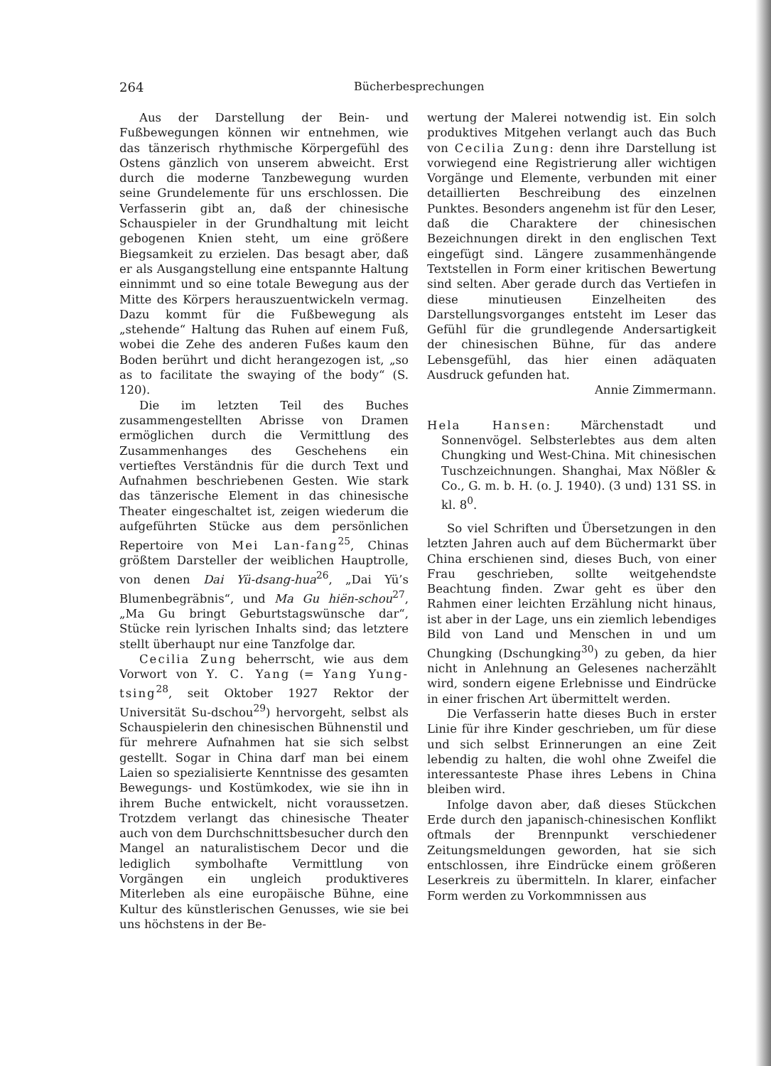264 Bücherbesprechungen
Aus der Darstellung der Bein- und Fußbewegungen können wir entnehmen, wie das tänzerisch rhythmische Körpergefühl des Ostens gänzlich von unserem abweicht. Erst durch die moderne Tanzbewegung wurden seine Grundelemente für uns erschlossen. Die Verfasserin gibt an, daß der chinesische Schauspieler in der Grundhaltung mit leicht gebogenen Knien steht, um eine größere Biegsamkeit zu erzielen. Das besagt aber, daß er als Ausgangstellung eine entspannte Haltung einnimmt und so eine totale Bewegung aus der Mitte des Körpers herauszuentwickeln vermag. Dazu kommt für die Fußbewegung als „stehende“ Haltung das Ruhen auf einem Fuß, wobei die Zehe des anderen Fußes kaum den Boden berührt und dicht herangezogen ist, „so as to facilitate the swaying of the body“ (S. 120).
Die im letzten Teil des Buches zusammengestellten Abrisse von Dramen ermöglichen durch die Vermittlung des Zusammenhanges des Geschehens ein vertieftes Verständnis für die durch Text und Aufnahmen beschriebenen Gesten. Wie stark das tänzerische Element in das chinesische Theater eingeschaltet ist, zeigen wiederum die aufgeführten Stücke aus dem persönlichen Repertoire von Mei Lan-fang<sup>25</sup>, Chinas größtem Darsteller der weiblichen Hauptrolle, von denen Dai Yü-dsang-hua<sup>26</sup>, „Dai Yü’s Blumenbegräbnis“, und Ma Gu hiën-schou<sup>27</sup>, „Ma Gu bringt Geburtstagswünsche dar“, Stücke rein lyrischen Inhalts sind; das letztere stellt überhaupt nur eine Tanzfolge dar.
Cecilia Zung beherrscht, wie aus dem Vorwort von Y. C. Yang (= Yang Yung-tsing<sup>28</sup>, seit Oktober 1927 Rektor der Universität Su-dschou<sup>29</sup>) hervorgeht, selbst als Schauspielerin den chinesischen Bühnenstil und für mehrere Aufnahmen hat sie sich selbst gestellt. Sogar in China darf man bei einem Laien so spezialisierte Kenntnisse des gesamten Bewegungs- und Kostümkodex, wie sie ihn in ihrem Buche entwickelt, nicht voraussetzen. Trotzdem verlangt das chinesische Theater auch von dem Durchschnittsbesucher durch den Mangel an naturalistischem Decor und die lediglich symbolhafte Vermittlung von Vorgängen ein ungleich produktiveres Miterleben als eine europäische Bühne, eine Kultur des künstlerischen Genusses, wie sie bei uns höchstens in der Be-
wertung der Malerei notwendig ist. Ein solch produktives Mitgehen verlangt auch das Buch von Cecilia Zung: denn ihre Darstellung ist vorwiegend eine Registrierung aller wichtigen Vorgänge und Elemente, verbunden mit einer detaillierten Beschreibung des einzelnen Punktes. Besonders angenehm ist für den Leser, daß die Charaktere der chinesischen Bezeichnungen direkt in den englischen Text eingefügt sind. Längere zusammenhängende Textstellen in Form einer kritischen Bewertung sind selten. Aber gerade durch das Vertiefen in diese minutieusen Einzelheiten des Darstellungsvorganges entsteht im Leser das Gefühl für die grundlegende Andersartigkeit der chinesischen Bühne, für das andere Lebensgefühl, das hier einen adäquaten Ausdruck gefunden hat.
Annie Zimmermann.
Hela Hansen: Märchenstadt und Sonnenvögel. Selbsterlebtes aus dem alten Chungking und West-China. Mit chinesischen Tuschzeichnungen. Shanghai, Max Nößler & Co., G. m. b. H. (o. J. 1940). (3 und) 131 SS. in kl. 8<sup>0</sup>.
So viel Schriften und Übersetzungen in den letzten Jahren auch auf dem Büchermarkt über China erschienen sind, dieses Buch, von einer Frau geschrieben, sollte weitgehendste Beachtung finden. Zwar geht es über den Rahmen einer leichten Erzählung nicht hinaus, ist aber in der Lage, uns ein ziemlich lebendiges Bild von Land und Menschen in und um Chungking (Dschungking<sup>30</sup>) zu geben, da hier nicht in Anlehnung an Gelesenes nacherzählt wird, sondern eigene Erlebnisse und Eindrücke in einer frischen Art übermittelt werden.
Die Verfasserin hatte dieses Buch in erster Linie für ihre Kinder geschrieben, um für diese und sich selbst Erinnerungen an eine Zeit lebendig zu halten, die wohl ohne Zweifel die interessanteste Phase ihres Lebens in China bleiben wird.
Infolge davon aber, daß dieses Stückchen Erde durch den japanisch-chinesischen Konflikt oftmals der Brennpunkt verschiedener Zeitungsmeldungen geworden, hat sie sich entschlossen, ihre Eindrücke einem größeren Leserkreis zu übermitteln. In klarer, einfacher Form werden zu Vorkommnissen aus